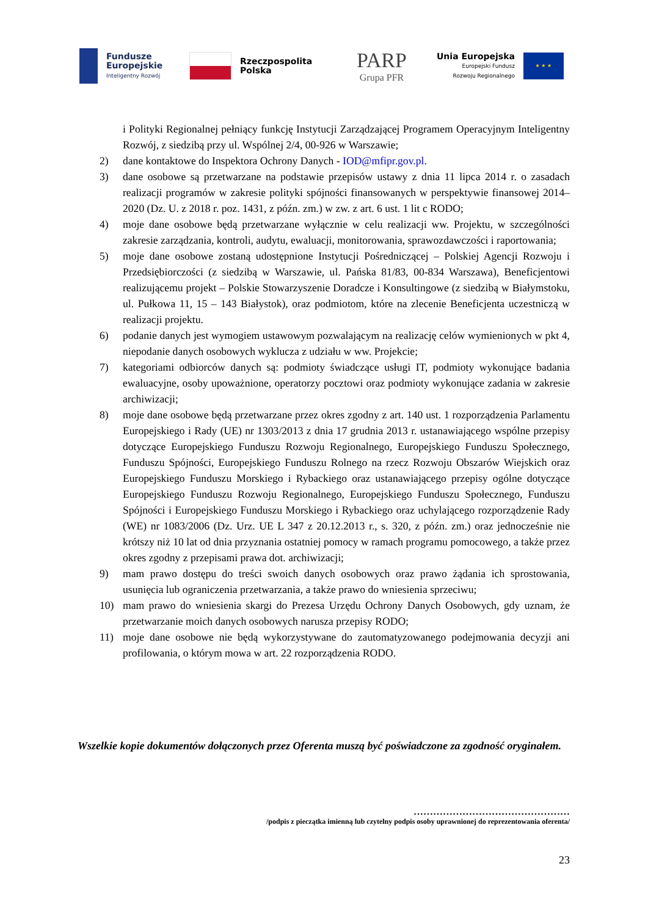Fundusze
Europejskie
Inteligentny Rozwój
Rzeczpospolita
Polska
PARP
Grupa PFR
Unia Europejska
Europejski Fundusz
Rozwoju Regionalnego
★ ★ ★
i Polityki Regionalnej pełniący funkcję Instytucji Zarządzającej Programem Operacyjnym Inteligentny Rozwój, z siedzibą przy ul. Wspólnej 2/4, 00-926 w Warszawie;
2) dane kontaktowe do Inspektora Ochrony Danych - IOD@mfipr.gov.pl.
3) dane osobowe są przetwarzane na podstawie przepisów ustawy z dnia 11 lipca 2014 r. o zasadach realizacji programów w zakresie polityki spójności finansowanych w perspektywie finansowej 2014–2020 (Dz. U. z 2018 r. poz. 1431, z późn. zm.) w zw. z art. 6 ust. 1 lit c RODO;
4) moje dane osobowe będą przetwarzane wyłącznie w celu realizacji ww. Projektu, w szczególności zakresie zarządzania, kontroli, audytu, ewaluacji, monitorowania, sprawozdawczości i raportowania;
5) moje dane osobowe zostaną udostępnione Instytucji Pośredniczącej – Polskiej Agencji Rozwoju i Przedsiębiorczości (z siedzibą w Warszawie, ul. Pańska 81/83, 00-834 Warszawa), Beneficjentowi realizującemu projekt – Polskie Stowarzyszenie Doradcze i Konsultingowe (z siedzibą w Białymstoku, ul. Pułkowa 11, 15 – 143 Białystok), oraz podmiotom, które na zlecenie Beneficjenta uczestniczą w realizacji projektu.
6) podanie danych jest wymogiem ustawowym pozwalającym na realizację celów wymienionych w pkt 4, niepodanie danych osobowych wyklucza z udziału w ww. Projekcie;
7) kategoriami odbiorców danych są: podmioty świadczące usługi IT, podmioty wykonujące badania ewaluacyjne, osoby upoważnione, operatorzy pocztowi oraz podmioty wykonujące zadania w zakresie archiwizacji;
8) moje dane osobowe będą przetwarzane przez okres zgodny z art. 140 ust. 1 rozporządzenia Parlamentu Europejskiego i Rady (UE) nr 1303/2013 z dnia 17 grudnia 2013 r. ustanawiającego wspólne przepisy dotyczące Europejskiego Funduszu Rozwoju Regionalnego, Europejskiego Funduszu Społecznego, Funduszu Spójności, Europejskiego Funduszu Rolnego na rzecz Rozwoju Obszarów Wiejskich oraz Europejskiego Funduszu Morskiego i Rybackiego oraz ustanawiającego przepisy ogólne dotyczące Europejskiego Funduszu Rozwoju Regionalnego, Europejskiego Funduszu Społecznego, Funduszu Spójności i Europejskiego Funduszu Morskiego i Rybackiego oraz uchylającego rozporządzenie Rady (WE) nr 1083/2006 (Dz. Urz. UE L 347 z 20.12.2013 r., s. 320, z późn. zm.) oraz jednocześnie nie krótszy niż 10 lat od dnia przyznania ostatniej pomocy w ramach programu pomocowego, a także przez okres zgodny z przepisami prawa dot. archiwizacji;
9) mam prawo dostępu do treści swoich danych osobowych oraz prawo żądania ich sprostowania, usunięcia lub ograniczenia przetwarzania, a także prawo do wniesienia sprzeciwu;
10) mam prawo do wniesienia skargi do Prezesa Urzędu Ochrony Danych Osobowych, gdy uznam, że przetwarzanie moich danych osobowych narusza przepisy RODO;
11) moje dane osobowe nie będą wykorzystywane do zautomatyzowanego podejmowania decyzji ani profilowania, o którym mowa w art. 22 rozporządzenia RODO.
Wszelkie kopie dokumentów dołączonych przez Oferenta muszą być poświadczone za zgodność oryginałem.
…………………………………………
/podpis z pieczątka imienną lub czytelny podpis osoby uprawnionej do reprezentowania oferenta/
23